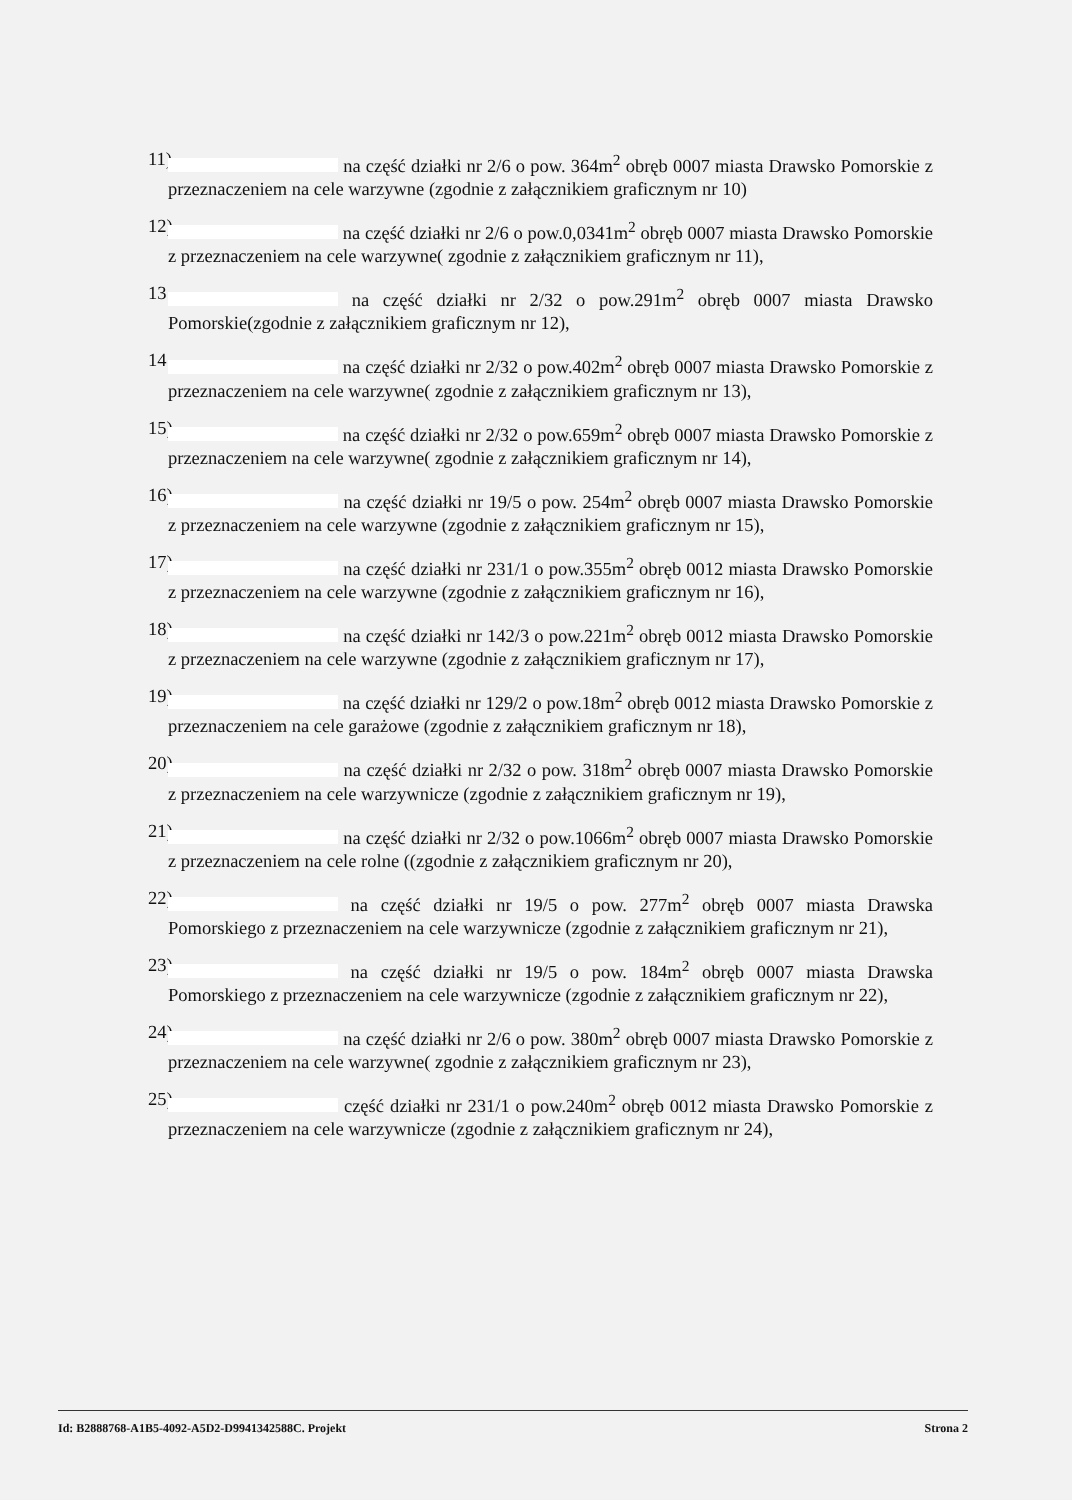11) na część działki nr 2/6 o pow. 364m<sup>2</sup> obręb 0007 miasta Drawsko Pomorskie z przeznaczeniem na cele warzywne (zgodnie z załącznikiem graficznym nr 10)
12) na część działki nr 2/6 o pow.0,0341m<sup>2</sup> obręb 0007 miasta Drawsko Pomorskie z przeznaczeniem na cele warzywne( zgodnie z załącznikiem graficznym nr 11),
13 na część działki nr 2/32 o pow.291m<sup>2</sup> obręb 0007 miasta Drawsko Pomorskie(zgodnie z załącznikiem graficznym nr 12),
14 na część działki nr 2/32 o pow.402m<sup>2</sup> obręb 0007 miasta Drawsko Pomorskie z przeznaczeniem na cele warzywne( zgodnie z załącznikiem graficznym nr 13),
15) na część działki nr 2/32 o pow.659m<sup>2</sup> obręb 0007 miasta Drawsko Pomorskie z przeznaczeniem na cele warzywne( zgodnie z załącznikiem graficznym nr 14),
16) na część działki nr 19/5 o pow. 254m<sup>2</sup> obręb 0007 miasta Drawsko Pomorskie z przeznaczeniem na cele warzywne (zgodnie z załącznikiem graficznym nr 15),
17) na część działki nr 231/1 o pow.355m<sup>2</sup> obręb 0012 miasta Drawsko Pomorskie z przeznaczeniem na cele warzywne (zgodnie z załącznikiem graficznym nr 16),
18) na część działki nr 142/3 o pow.221m<sup>2</sup> obręb 0012 miasta Drawsko Pomorskie z przeznaczeniem na cele warzywne (zgodnie z załącznikiem graficznym nr 17),
19) na część działki nr 129/2 o pow.18m<sup>2</sup> obręb 0012 miasta Drawsko Pomorskie z przeznaczeniem na cele garażowe (zgodnie z załącznikiem graficznym nr 18),
20) na część działki nr 2/32 o pow. 318m<sup>2</sup> obręb 0007 miasta Drawsko Pomorskie z przeznaczeniem na cele warzywnicze (zgodnie z załącznikiem graficznym nr 19),
21) na część działki nr 2/32 o pow.1066m<sup>2</sup> obręb 0007 miasta Drawsko Pomorskie z przeznaczeniem na cele rolne ((zgodnie z załącznikiem graficznym nr 20),
22) na część działki nr 19/5 o pow. 277m<sup>2</sup> obręb 0007 miasta Drawska Pomorskiego z przeznaczeniem na cele warzywnicze (zgodnie z załącznikiem graficznym nr 21),
23) na część działki nr 19/5 o pow. 184m<sup>2</sup> obręb 0007 miasta Drawska Pomorskiego z przeznaczeniem na cele warzywnicze (zgodnie z załącznikiem graficznym nr 22),
24) na część działki nr 2/6 o pow. 380m<sup>2</sup> obręb 0007 miasta Drawsko Pomorskie z przeznaczeniem na cele warzywne( zgodnie z załącznikiem graficznym nr 23),
25) część działki nr 231/1 o pow.240m<sup>2</sup> obręb 0012 miasta Drawsko Pomorskie z przeznaczeniem na cele warzywnicze (zgodnie z załącznikiem graficznym nr 24),
Id: B2888768-A1B5-4092-A5D2-D9941342588C. Projekt Strona 2